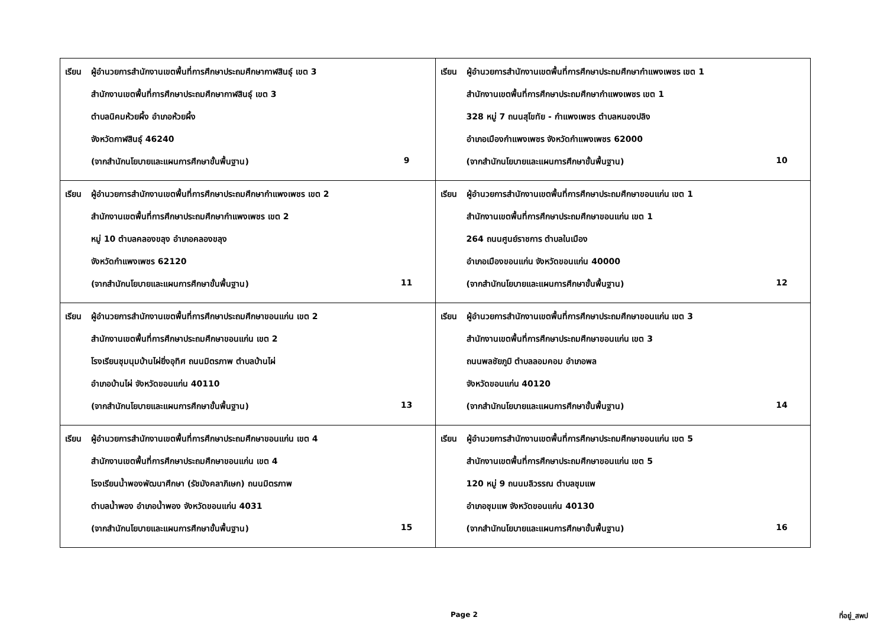| เรียน ผู้อำนวยการสำนักงานเขตพื้นที่การศึกษาประถมศึกษากาฬสินธุ์ เขต 3 สำนักงานเขตพื้นที่การศึกษาประถมศึกษากาฬสินธุ์ เขต 3 ตำบลนิคมห้วยผึ้ง อำเภอห้วยผึ้ง จังหวัดกาฬสินธุ์ 46240 (จากสำนักนโยบายและแผนการศึกษาขั้นพื้นฐาน) 9 | เรียน ผู้อำนวยการสำนักงานเขตพื้นที่การศึกษาประถมศึกษากำแพงเพชร เขต 1 สำนักงานเขตพื้นที่การศึกษาประถมศึกษากำแพงเพชร เขต 1 328 หมู่ 7 ถนนสุโขทัย - กำแพงเพชร ตำบลหนองปลิง อำเภอเมืองกำแพงเพชร จังหวัดกำแพงเพชร 62000 (จากสำนักนโยบายและแผนการศึกษาขั้นพื้นฐาน) 10 |
| เรียน ผู้อำนวยการสำนักงานเขตพื้นที่การศึกษาประถมศึกษากำแพงเพชร เขต 2 สำนักงานเขตพื้นที่การศึกษาประถมศึกษากำแพงเพชร เขต 2 หมู่ 10 ตำบลคลองขลุง อำเภอคลองขลุง จังหวัดกำแพงเพชร 62120 (จากสำนักนโยบายและแผนการศึกษาขั้นพื้นฐาน) 11 | เรียน ผู้อำนวยการสำนักงานเขตพื้นที่การศึกษาประถมศึกษาขอนแก่น เขต 1 สำนักงานเขตพื้นที่การศึกษาประถมศึกษาขอนแก่น เขต 1 264 ถนนศูนย์ราชการ ตำบลในเมือง อำเภอเมืองขอนแก่น จังหวัดขอนแก่น 40000 (จากสำนักนโยบายและแผนการศึกษาขั้นพื้นฐาน) 12 |
| เรียน ผู้อำนวยการสำนักงานเขตพื้นที่การศึกษาประถมศึกษาขอนแก่น เขต 2 สำนักงานเขตพื้นที่การศึกษาประถมศึกษาขอนแก่น เขต 2 โรงเรียนชุมนุมบ้านไผ่ยิ่งอุทิศ ถนนมิตรภาพ ตำบลบ้านไผ่ อำเภอบ้านไผ่ จังหวัดขอนแก่น 40110 (จากสำนักนโยบายและแผนการศึกษาขั้นพื้นฐาน) 13 | เรียน ผู้อำนวยการสำนักงานเขตพื้นที่การศึกษาประถมศึกษาขอนแก่น เขต 3 สำนักงานเขตพื้นที่การศึกษาประถมศึกษาขอนแก่น เขต 3 ถนนพลชัยภูมิ ตำบลลอมคอม อำเภอพล จังหวัดขอนแก่น 40120 (จากสำนักนโยบายและแผนการศึกษาขั้นพื้นฐาน) 14 |
| เรียน ผู้อำนวยการสำนักงานเขตพื้นที่การศึกษาประถมศึกษาขอนแก่น เขต 4 สำนักงานเขตพื้นที่การศึกษาประถมศึกษาขอนแก่น เขต 4 โรงเรียนน้ำพองพัฒนาศึกษา (รัชมังคลาภิเษก) ถนนมิตรภาพ ตำบลน้ำพอง อำเภอน้ำพอง จังหวัดขอนแก่น 4031 (จากสำนักนโยบายและแผนการศึกษาขั้นพื้นฐาน) 15 | เรียน ผู้อำนวยการสำนักงานเขตพื้นที่การศึกษาประถมศึกษาขอนแก่น เขต 5 สำนักงานเขตพื้นที่การศึกษาประถมศึกษาขอนแก่น เขต 5 120 หมู่ 9 ถนนมลิวรรณ ตำบลชุมแพ อำเภอชุมแพ จังหวัดขอนแก่น 40130 (จากสำนักนโยบายและแผนการศึกษาขั้นพื้นฐาน) 16 |
Page 2 ที่อยู่_สพป